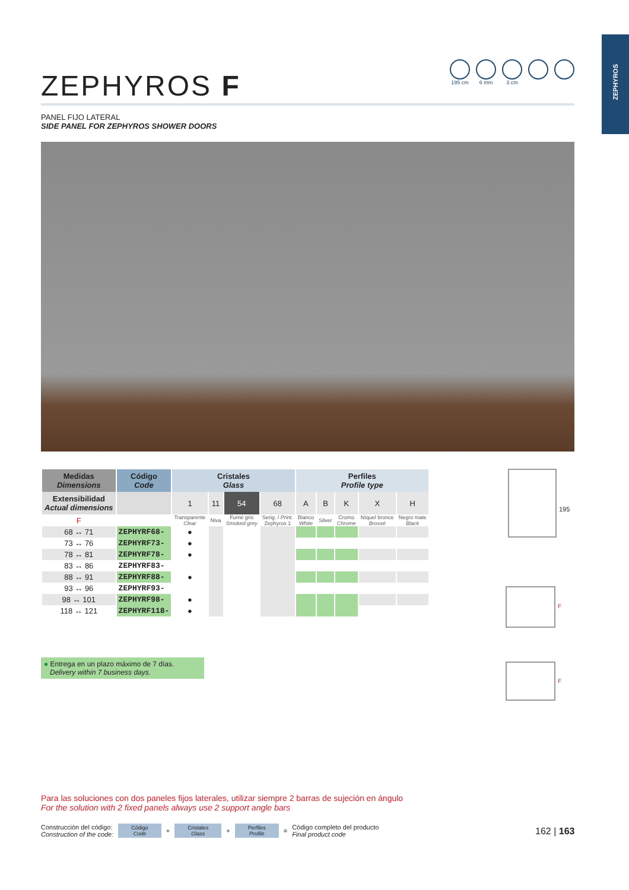ZEPHYROS
195 cm 6 mm 3 cm
ZEPHYROS F
PANEL FIJO LATERAL
SIDE PANEL FOR ZEPHYROS SHOWER DOORS
| Medidas Dimensions | Código Code | Cristales Glass | | | | Perfiles Profile type | | | | |
| --- | --- | --- | --- | --- | --- | --- | --- | --- | --- | --- |
| Extensibilidad Actual dimensions | | 1 | 11 | 54 | 68 | A | B | K | X | H |
| F | | Transparente Clear | Niva | Fumé gris Smoked grey | Serig. / Print. Zephyros 1 | Blanco White | Silver | Cromo Chrome | Níquel bronce Brossé | Negro mate Black |
| 68 ↔ 71 | ZEPHYRF68- | ● | | | | | | | | |
| 73 ↔ 76 | ZEPHYRF73- | ● | | | | | | | | |
| 78 ↔ 81 | ZEPHYRF78- | ● | | | | | | | | |
| 83 ↔ 86 | ZEPHYRF83- | | | | | | | | | |
| 88 ↔ 91 | ZEPHYRF88- | ● | | | | | | | | |
| 93 ↔ 96 | ZEPHYRF93- | | | | | | | | | |
| 98 ↔ 101 | ZEPHYRF98- | ● | | | | | | | | |
| 118 ↔ 121 | ZEPHYRF118- | ● | | | | | | | | |
195
F
F
● Entrega en un plazo máximo de 7 días.
Delivery within 7 business days.
Para las soluciones con dos paneles fijos laterales, utilizar siempre 2 barras de sujeción en ángulo
For the solution with 2 fixed panels always use 2 support angle bars
Construcción del código:
Construction of the code: Código
Code + Cristales
Glass + Perfiles
Profile = Código completo del producto
Final product code
162 | 163